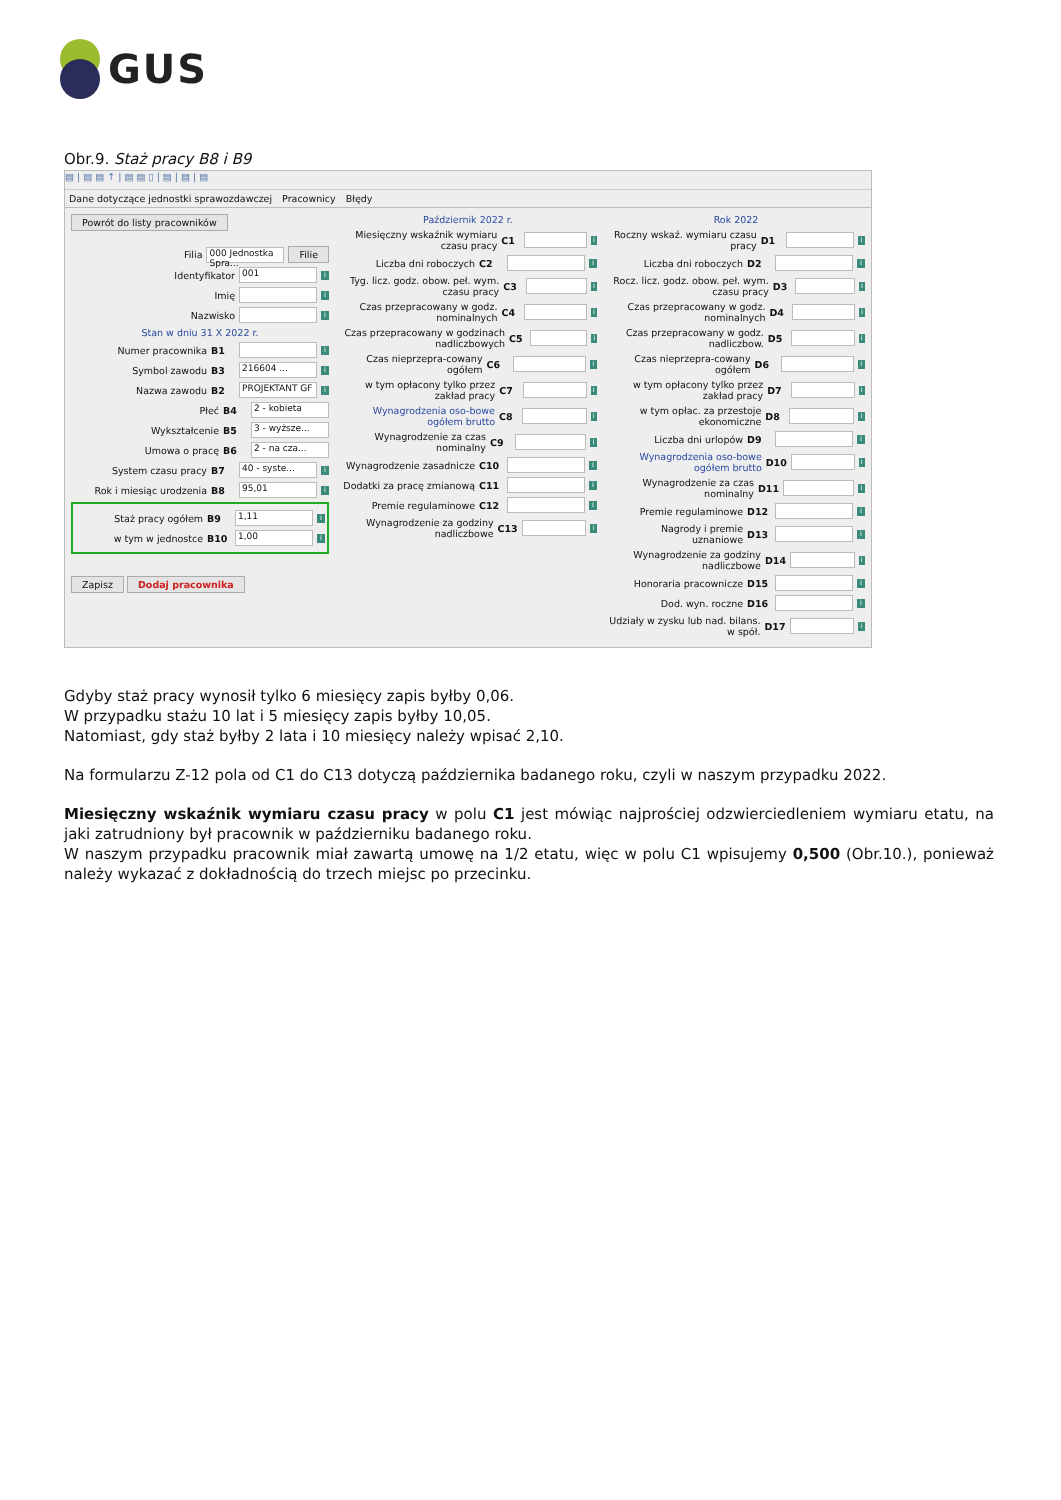GUS
Obr.9. Staż pracy B8 i B9
▤ | ▤ ▤ ↑ | ▤ ▤ ▯ | ▤ | ▤ | ▤
Dane dotyczące jednostki sprawozdawczej Pracownicy Błędy
Powrót do listy pracowników
Filia 000 Jednostka Spra... Filie
Identyfikator 001 i
Imię i
Nazwisko i
Stan w dniu 31 X 2022 r.
Numer pracownika B1 i
Symbol zawodu B3 216604 ... i
Nazwa zawodu B2 PROJEKTANT GF i
Płeć B4 2 - kobieta
Wykształcenie B5 3 - wyższe...
Umowa o pracę B6 2 - na cza...
System czasu pracy B7 40 - syste... i
Rok i miesiąc urodzenia B8 95,01 i
Staż pracy ogółem B9 1,11 i
w tym w jednostce B10 1,00 i
Zapisz Dodaj pracownika
Październik 2022 r.
Miesięczny wskaźnik wymiaru czasu pracy C1 i
Liczba dni roboczych C2 i
Tyg. licz. godz. obow. peł. wym. czasu pracy C3 i
Czas przepracowany w godz. nominalnych C4 i
Czas przepracowany w godzinach nadliczbowych C5 i
Czas nieprzepra-cowany ogółem C6 i
w tym opłacony tylko przez zakład pracy C7 i
Wynagrodzenia oso-bowe ogółem brutto C8 i
Wynagrodzenie za czas nominalny C9 i
Wynagrodzenie zasadnicze C10 i
Dodatki za pracę zmianową C11 i
Premie regulaminowe C12 i
Wynagrodzenie za godziny nadliczbowe C13 i
Rok 2022
Roczny wskaź. wymiaru czasu pracy D1 i
Liczba dni roboczych D2 i
Rocz. licz. godz. obow. peł. wym. czasu pracy D3 i
Czas przepracowany w godz. nominalnych D4 i
Czas przepracowany w godz. nadliczbow. D5 i
Czas nieprzepra-cowany ogółem D6 i
w tym opłacony tylko przez zakład pracy D7 i
w tym opłac. za przestoje ekonomiczne D8 i
Liczba dni urlopów D9 i
Wynagrodzenia oso-bowe ogółem brutto D10 i
Wynagrodzenie za czas nominalny D11 i
Premie regulaminowe D12 i
Nagrody i premie uznaniowe D13 i
Wynagrodzenie za godziny nadliczbowe D14 i
Honoraria pracownicze D15 i
Dod. wyn. roczne D16 i
Udziały w zysku lub nad. bilans. w spół. D17 i
Gdyby staż pracy wynosił tylko 6 miesięcy zapis byłby 0,06.
W przypadku stażu 10 lat i 5 miesięcy zapis byłby 10,05.
Natomiast, gdy staż byłby 2 lata i 10 miesięcy należy wpisać 2,10.
Na formularzu Z-12 pola od C1 do C13 dotyczą października badanego roku, czyli w naszym przypadku 2022.
Miesięczny wskaźnik wymiaru czasu pracy w polu C1 jest mówiąc najprościej odzwierciedleniem wymiaru etatu, na jaki zatrudniony był pracownik w październiku badanego roku.
W naszym przypadku pracownik miał zawartą umowę na 1/2 etatu, więc w polu C1 wpisujemy 0,500 (Obr.10.), ponieważ należy wykazać z dokładnością do trzech miejsc po przecinku.